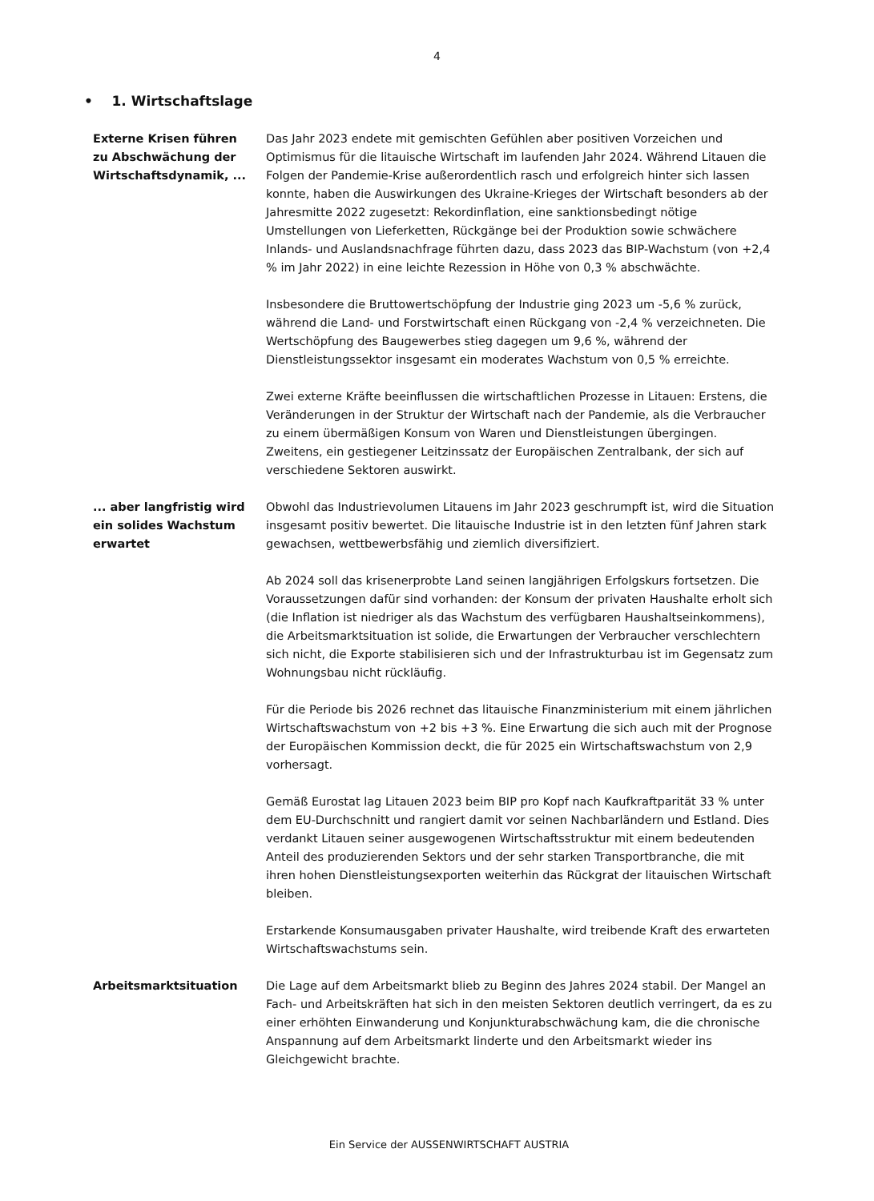4
• 1. Wirtschaftslage
Externe Krisen führen zu Abschwächung der Wirtschaftsdynamik, ...
Das Jahr 2023 endete mit gemischten Gefühlen aber positiven Vorzeichen und Optimismus für die litauische Wirtschaft im laufenden Jahr 2024. Während Litauen die Folgen der Pandemie-Krise außerordentlich rasch und erfolgreich hinter sich lassen konnte, haben die Auswirkungen des Ukraine-Krieges der Wirtschaft besonders ab der Jahresmitte 2022 zugesetzt: Rekordinflation, eine sanktionsbedingt nötige Umstellungen von Lieferketten, Rückgänge bei der Produktion sowie schwächere Inlands- und Auslandsnachfrage führten dazu, dass 2023 das BIP-Wachstum (von +2,4 % im Jahr 2022) in eine leichte Rezession in Höhe von 0,3 % abschwächte.
Insbesondere die Bruttowertschöpfung der Industrie ging 2023 um -5,6 % zurück, während die Land- und Forstwirtschaft einen Rückgang von -2,4 % verzeichneten. Die Wertschöpfung des Baugewerbes stieg dagegen um 9,6 %, während der Dienstleistungssektor insgesamt ein moderates Wachstum von 0,5 % erreichte.
Zwei externe Kräfte beeinflussen die wirtschaftlichen Prozesse in Litauen: Erstens, die Veränderungen in der Struktur der Wirtschaft nach der Pandemie, als die Verbraucher zu einem übermäßigen Konsum von Waren und Dienstleistungen übergingen. Zweitens, ein gestiegener Leitzinssatz der Europäischen Zentralbank, der sich auf verschiedene Sektoren auswirkt.
... aber langfristig wird ein solides Wachstum erwartet
Obwohl das Industrievolumen Litauens im Jahr 2023 geschrumpft ist, wird die Situation insgesamt positiv bewertet. Die litauische Industrie ist in den letzten fünf Jahren stark gewachsen, wettbewerbsfähig und ziemlich diversifiziert.
Ab 2024 soll das krisenerprobte Land seinen langjährigen Erfolgskurs fortsetzen. Die Voraussetzungen dafür sind vorhanden: der Konsum der privaten Haushalte erholt sich (die Inflation ist niedriger als das Wachstum des verfügbaren Haushaltseinkommens), die Arbeitsmarktsituation ist solide, die Erwartungen der Verbraucher verschlechtern sich nicht, die Exporte stabilisieren sich und der Infrastrukturbau ist im Gegensatz zum Wohnungsbau nicht rückläufig.
Für die Periode bis 2026 rechnet das litauische Finanzministerium mit einem jährlichen Wirtschaftswachstum von +2 bis +3 %. Eine Erwartung die sich auch mit der Prognose der Europäischen Kommission deckt, die für 2025 ein Wirtschaftswachstum von 2,9 vorhersagt.
Gemäß Eurostat lag Litauen 2023 beim BIP pro Kopf nach Kaufkraftparität 33 % unter dem EU-Durchschnitt und rangiert damit vor seinen Nachbarländern und Estland. Dies verdankt Litauen seiner ausgewogenen Wirtschaftsstruktur mit einem bedeutenden Anteil des produzierenden Sektors und der sehr starken Transportbranche, die mit ihren hohen Dienstleistungsexporten weiterhin das Rückgrat der litauischen Wirtschaft bleiben.
Erstarkende Konsumausgaben privater Haushalte, wird treibende Kraft des erwarteten Wirtschaftswachstums sein.
Arbeitsmarktsituation Die Lage auf dem Arbeitsmarkt blieb zu Beginn des Jahres 2024 stabil. Der Mangel an Fach- und Arbeitskräften hat sich in den meisten Sektoren deutlich verringert, da es zu einer erhöhten Einwanderung und Konjunkturabschwächung kam, die die chronische Anspannung auf dem Arbeitsmarkt linderte und den Arbeitsmarkt wieder ins Gleichgewicht brachte.
Ein Service der AUSSENWIRTSCHAFT AUSTRIA